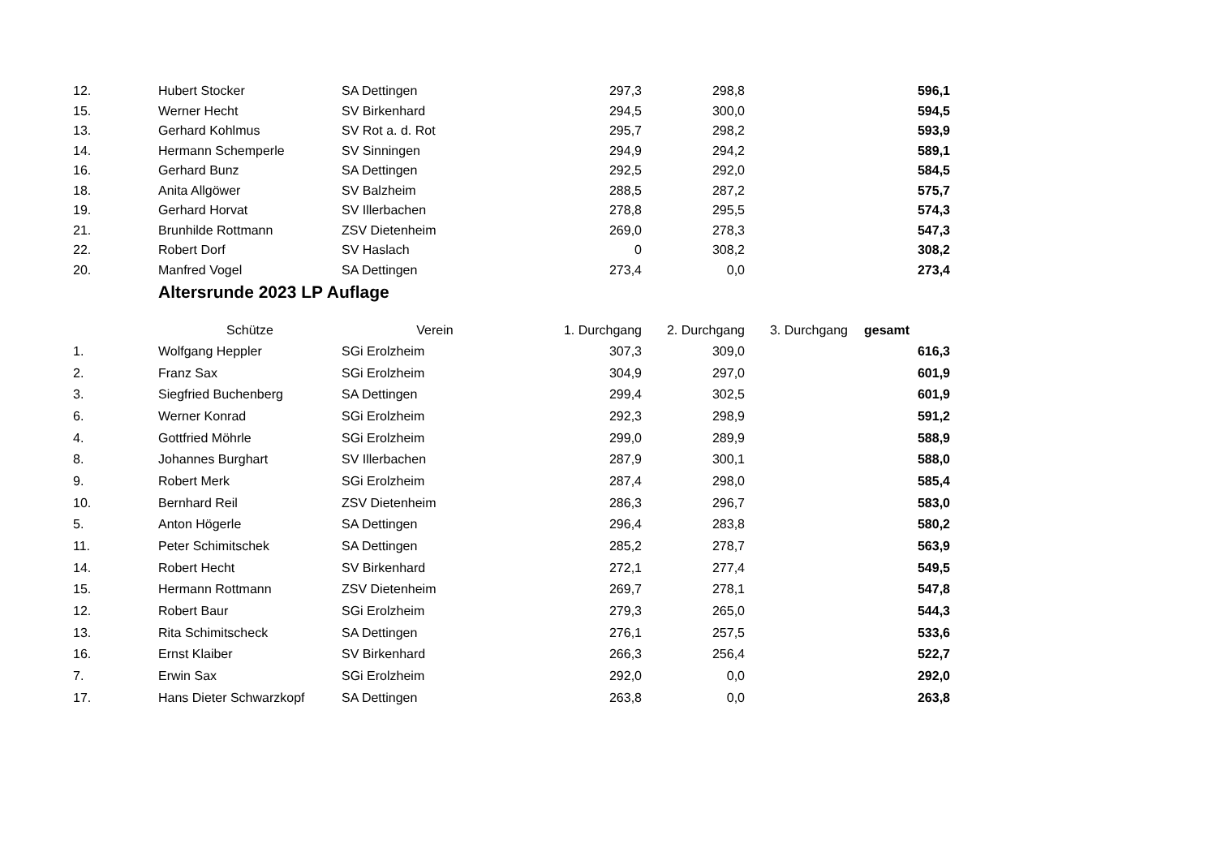| 12. | Hubert Stocker | SA Dettingen | 297,3 | 298,8 | | 596,1 |
| 15. | Werner Hecht | SV Birkenhard | 294,5 | 300,0 | | 594,5 |
| 13. | Gerhard Kohlmus | SV Rot a. d. Rot | 295,7 | 298,2 | | 593,9 |
| 14. | Hermann Schemperle | SV Sinningen | 294,9 | 294,2 | | 589,1 |
| 16. | Gerhard Bunz | SA Dettingen | 292,5 | 292,0 | | 584,5 |
| 18. | Anita Allgöwer | SV Balzheim | 288,5 | 287,2 | | 575,7 |
| 19. | Gerhard Horvat | SV Illerbachen | 278,8 | 295,5 | | 574,3 |
| 21. | Brunhilde Rottmann | ZSV Dietenheim | 269,0 | 278,3 | | 547,3 |
| 22. | Robert Dorf | SV Haslach | 0 | 308,2 | | 308,2 |
| 20. | Manfred Vogel | SA Dettingen | 273,4 | 0,0 | | 273,4 |
Altersrunde 2023 LP Auflage
| | Schütze | Verein | 1. Durchgang | 2. Durchgang | 3. Durchgang | gesamt |
| --- | --- | --- | --- | --- | --- | --- |
| 1. | Wolfgang Heppler | SGi Erolzheim | 307,3 | 309,0 | | 616,3 |
| 2. | Franz Sax | SGi Erolzheim | 304,9 | 297,0 | | 601,9 |
| 3. | Siegfried Buchenberg | SA Dettingen | 299,4 | 302,5 | | 601,9 |
| 6. | Werner Konrad | SGi Erolzheim | 292,3 | 298,9 | | 591,2 |
| 4. | Gottfried Möhrle | SGi Erolzheim | 299,0 | 289,9 | | 588,9 |
| 8. | Johannes Burghart | SV Illerbachen | 287,9 | 300,1 | | 588,0 |
| 9. | Robert Merk | SGi Erolzheim | 287,4 | 298,0 | | 585,4 |
| 10. | Bernhard Reil | ZSV Dietenheim | 286,3 | 296,7 | | 583,0 |
| 5. | Anton Högerle | SA Dettingen | 296,4 | 283,8 | | 580,2 |
| 11. | Peter Schimitschek | SA Dettingen | 285,2 | 278,7 | | 563,9 |
| 14. | Robert Hecht | SV Birkenhard | 272,1 | 277,4 | | 549,5 |
| 15. | Hermann Rottmann | ZSV Dietenheim | 269,7 | 278,1 | | 547,8 |
| 12. | Robert Baur | SGi Erolzheim | 279,3 | 265,0 | | 544,3 |
| 13. | Rita Schimitscheck | SA Dettingen | 276,1 | 257,5 | | 533,6 |
| 16. | Ernst Klaiber | SV Birkenhard | 266,3 | 256,4 | | 522,7 |
| 7. | Erwin Sax | SGi Erolzheim | 292,0 | 0,0 | | 292,0 |
| 17. | Hans Dieter Schwarzkopf | SA Dettingen | 263,8 | 0,0 | | 263,8 |